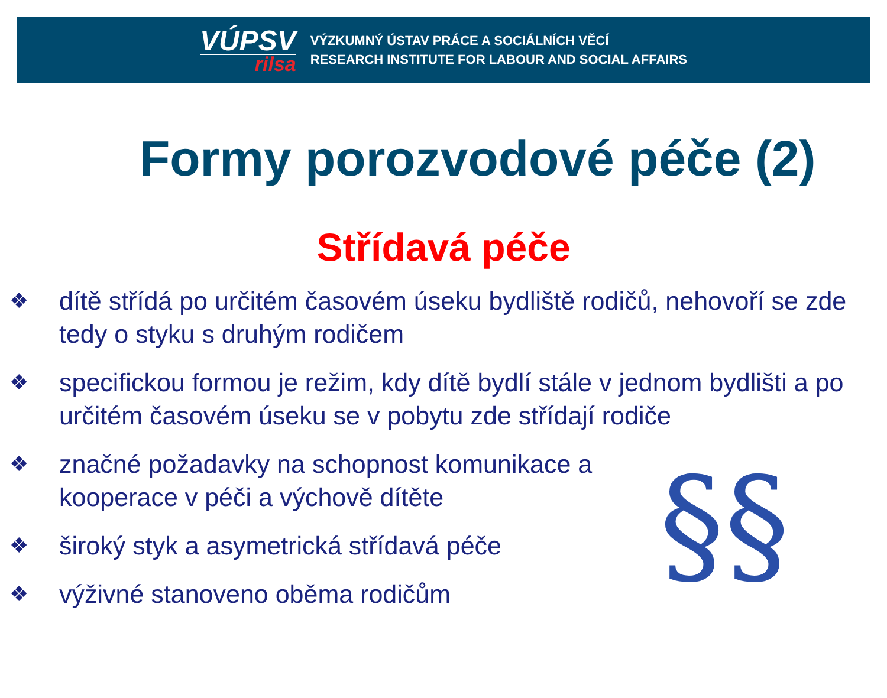VÚPSV
rilsa
VÝZKUMNÝ ÚSTAV PRÁCE A SOCIÁLNÍCH VĚCÍ
RESEARCH INSTITUTE FOR LABOUR AND SOCIAL AFFAIRS
Formy porozvodové péče (2)
Střídavá péče
❖ dítě střídá po určitém časovém úseku bydliště rodičů, nehovoří se zde tedy o styku s druhým rodičem
❖ specifickou formou je režim, kdy dítě bydlí stále v jednom bydlišti a po určitém časovém úseku se v pobytu zde střídají rodiče
❖ značné požadavky na schopnost komunikace a kooperace v péči a výchově dítěte
❖ široký styk a asymetrická střídavá péče
❖ výživné stanoveno oběma rodičům
§§